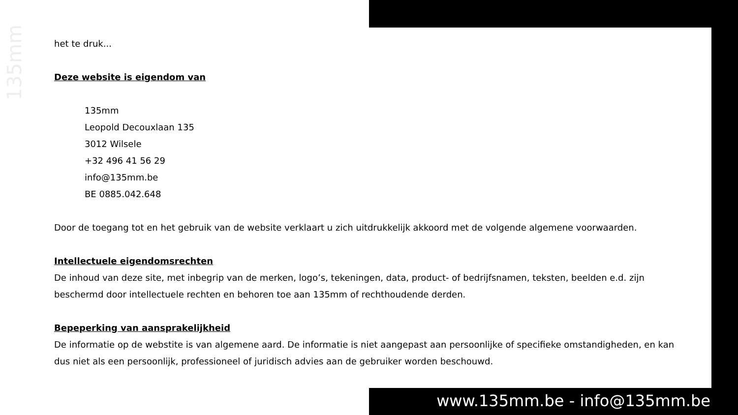135mm
het te druk...
Deze website is eigendom van
135mm
Leopold Decouxlaan 135
3012 Wilsele
+32 496 41 56 29
info@135mm.be
BE 0885.042.648
Door de toegang tot en het gebruik van de website verklaart u zich uitdrukkelijk akkoord met de volgende algemene voorwaarden.
Intellectuele eigendomsrechten
De inhoud van deze site, met inbegrip van de merken, logo’s, tekeningen, data, product- of bedrijfsnamen, teksten, beelden e.d. zijn beschermd door intellectuele rechten en behoren toe aan 135mm of rechthoudende derden.
Bepeperking van aansprakelijkheid
De informatie op de webstite is van algemene aard. De informatie is niet aangepast aan persoonlijke of specifieke omstandigheden, en kan dus niet als een persoonlijk, professioneel of juridisch advies aan de gebruiker worden beschouwd.
www.135mm.be - info@135mm.be